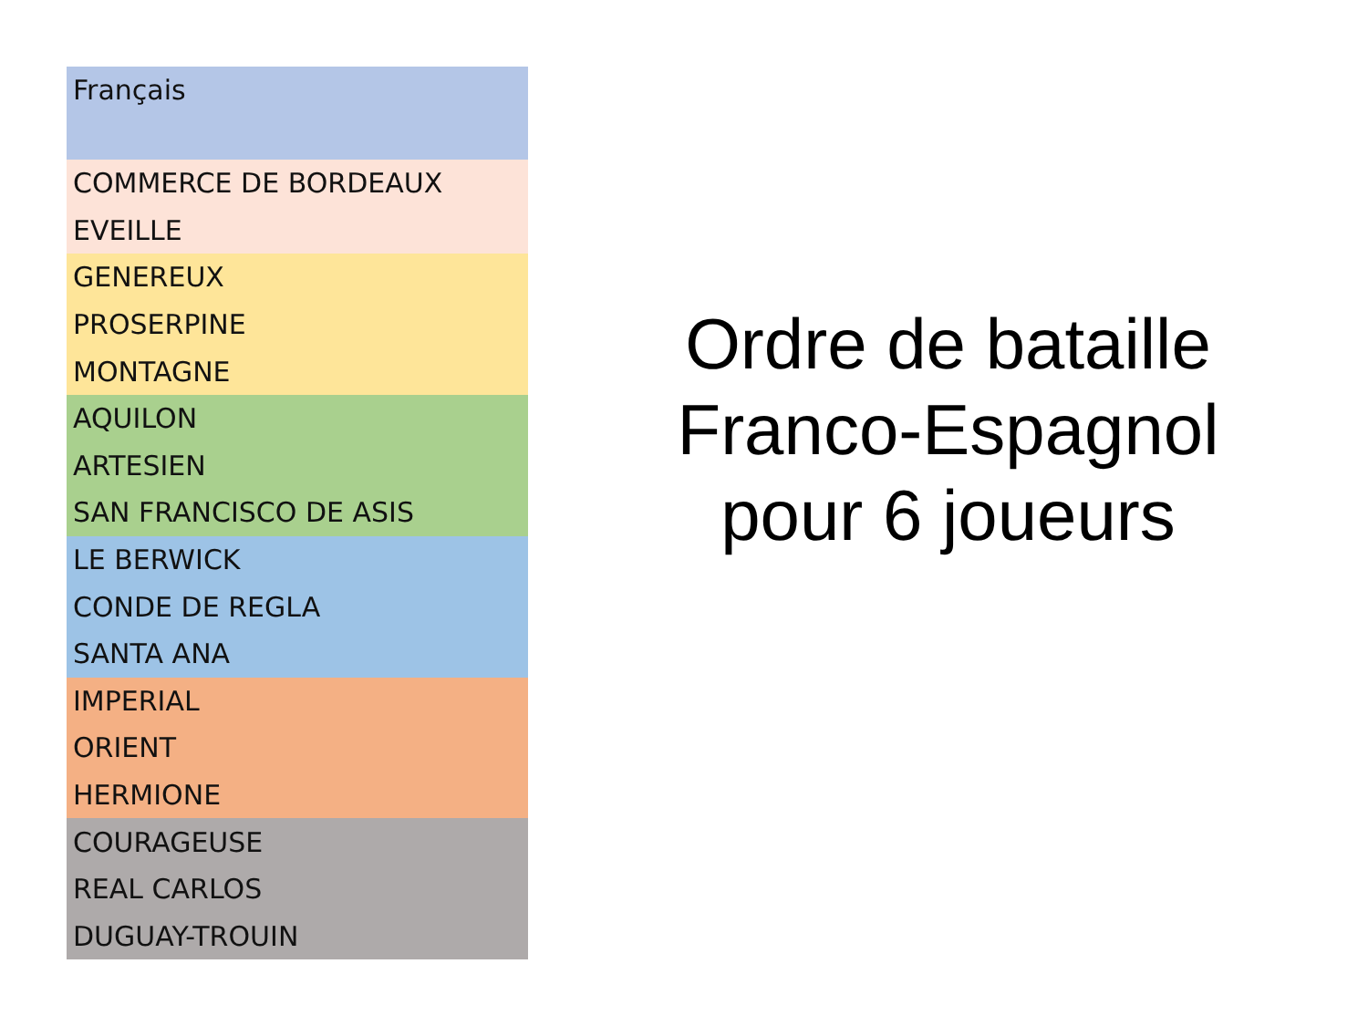| Français |
| --- |
| COMMERCE DE BORDEAUX |
| EVEILLE |
| GENEREUX |
| PROSERPINE |
| MONTAGNE |
| AQUILON |
| ARTESIEN |
| SAN FRANCISCO DE ASIS |
| LE BERWICK |
| CONDE DE REGLA |
| SANTA ANA |
| IMPERIAL |
| ORIENT |
| HERMIONE |
| COURAGEUSE |
| REAL CARLOS |
| DUGUAY-TROUIN |
Ordre de bataille
Franco-Espagnol
pour 6 joueurs